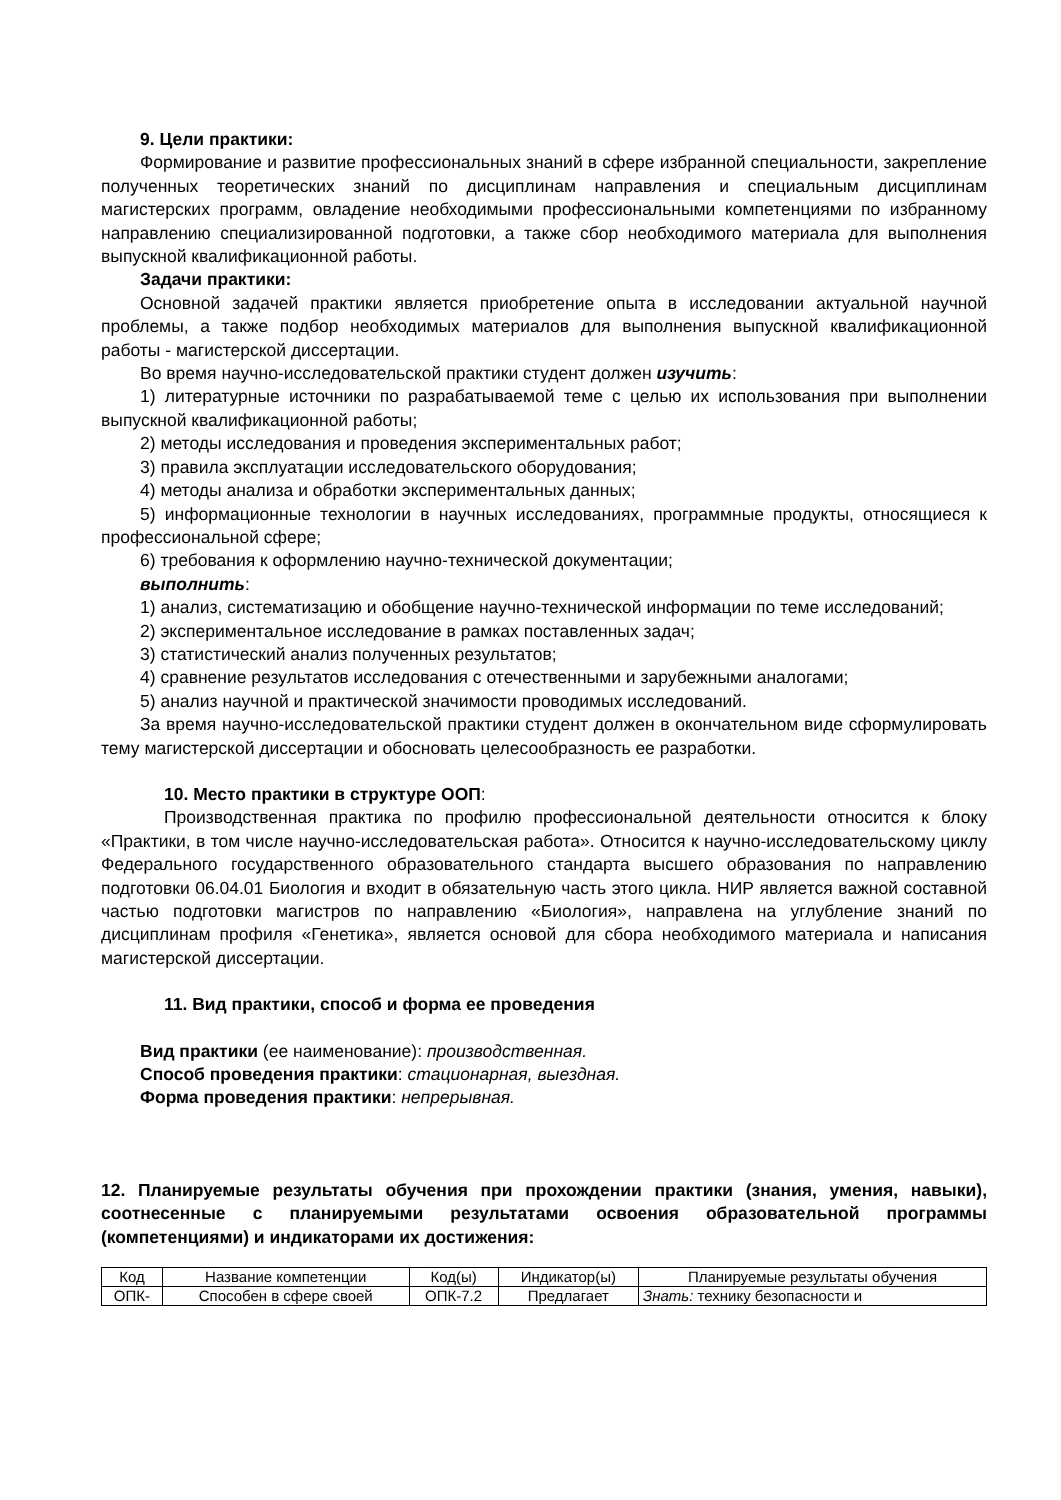9. Цели практики:
Формирование и развитие профессиональных знаний в сфере избранной специальности, закрепление полученных теоретических знаний по дисциплинам направления и специальным дисциплинам магистерских программ, овладение необходимыми профессиональными компетенциями по избранному направлению специализированной подготовки, а также сбор необходимого материала для выполнения выпускной квалификационной работы.
Задачи практики:
Основной задачей практики является приобретение опыта в исследовании актуальной научной проблемы, а также подбор необходимых материалов для выполнения выпускной квалификационной работы - магистерской диссертации.
Во время научно-исследовательской практики студент должен изучить:
1) литературные источники по разрабатываемой теме с целью их использования при выполнении выпускной квалификационной работы;
2) методы исследования и проведения экспериментальных работ;
3) правила эксплуатации исследовательского оборудования;
4) методы анализа и обработки экспериментальных данных;
5) информационные технологии в научных исследованиях, программные продукты, относящиеся к профессиональной сфере;
6) требования к оформлению научно-технической документации;
выполнить:
1) анализ, систематизацию и обобщение научно-технической информации по теме исследований;
2) экспериментальное исследование в рамках поставленных задач;
3) статистический анализ полученных результатов;
4) сравнение результатов исследования с отечественными и зарубежными аналогами;
5) анализ научной и практической значимости проводимых исследований.
За время научно-исследовательской практики студент должен в окончательном виде сформулировать тему магистерской диссертации и обосновать целесообразность ее разработки.
10. Место практики в структуре ООП:
Производственная практика по профилю профессиональной деятельности относится к блоку «Практики, в том числе научно-исследовательская работа». Относится к научно-исследовательскому циклу Федерального государственного образовательного стандарта высшего образования по направлению подготовки 06.04.01 Биология и входит в обязательную часть этого цикла. НИР является важной составной частью подготовки магистров по направлению «Биология», направлена на углубление знаний по дисциплинам профиля «Генетика», является основой для сбора необходимого материала и написания магистерской диссертации.
11. Вид практики, способ и форма ее проведения
Вид практики (ее наименование): производственная.
Способ проведения практики: стационарная, выездная.
Форма проведения практики: непрерывная.
12. Планируемые результаты обучения при прохождении практики (знания, умения, навыки), соотнесенные с планируемыми результатами освоения образовательной программы (компетенциями) и индикаторами их достижения:
| Код | Название компетенции | Код(ы) | Индикатор(ы) | Планируемые результаты обучения |
| ОПК- | Способен в сфере своей | ОПК-7.2 | Предлагает | Знать: технику безопасности и |